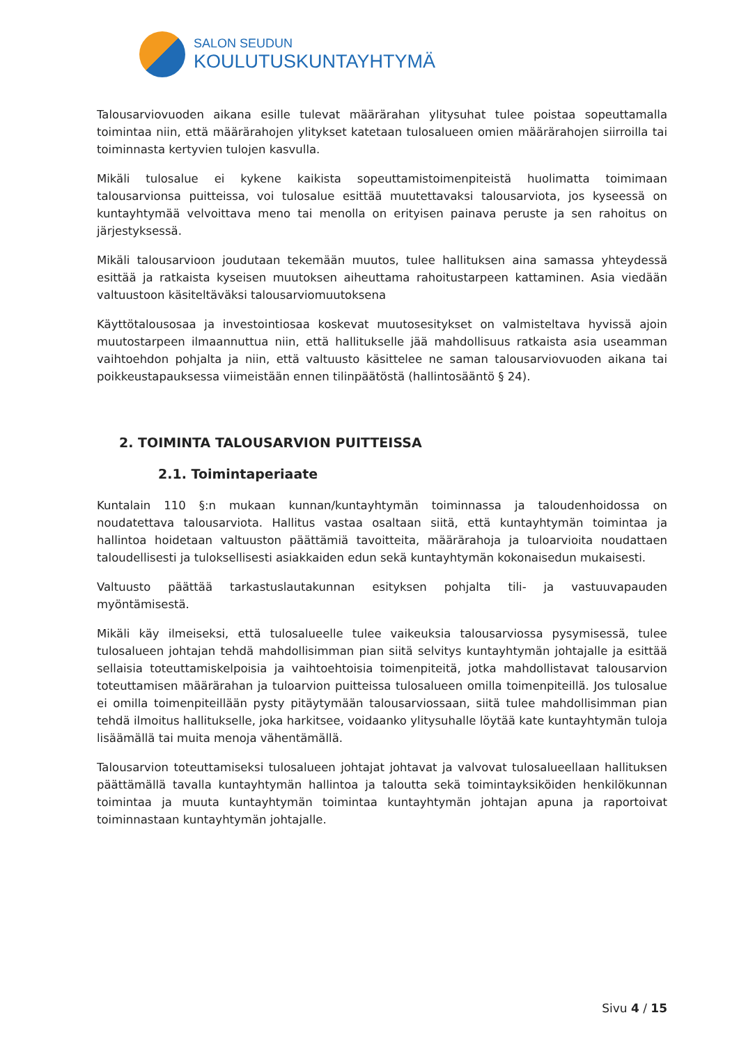SALON SEUDUN
KOULUTUSKUNTAYHTYMÄ
Talousarviovuoden aikana esille tulevat määrärahan ylitysuhat tulee poistaa sopeuttamalla toimintaa niin, että määrärahojen ylitykset katetaan tulosalueen omien määrärahojen siirroilla tai toiminnasta kertyvien tulojen kasvulla.
Mikäli tulosalue ei kykene kaikista sopeuttamistoimenpiteistä huolimatta toimimaan talousarvionsa puitteissa, voi tulosalue esittää muutettavaksi talousarviota, jos kyseessä on kuntayhtymää velvoittava meno tai menolla on erityisen painava peruste ja sen rahoitus on järjestyksessä.
Mikäli talousarvioon joudutaan tekemään muutos, tulee hallituksen aina samassa yhteydessä esittää ja ratkaista kyseisen muutoksen aiheuttama rahoitustarpeen kattaminen. Asia viedään valtuustoon käsiteltäväksi talousarviomuutoksena
Käyttötalousosaa ja investointiosaa koskevat muutosesitykset on valmisteltava hyvissä ajoin muutostarpeen ilmaannuttua niin, että hallitukselle jää mahdollisuus ratkaista asia useamman vaihtoehdon pohjalta ja niin, että valtuusto käsittelee ne saman talousarviovuoden aikana tai poikkeustapauksessa viimeistään ennen tilinpäätöstä (hallintosääntö § 24).
2. TOIMINTA TALOUSARVION PUITTEISSA
2.1. Toimintaperiaate
Kuntalain 110 §:n mukaan kunnan/kuntayhtymän toiminnassa ja taloudenhoidossa on noudatettava talousarviota. Hallitus vastaa osaltaan siitä, että kuntayhtymän toimintaa ja hallintoa hoidetaan valtuuston päättämiä tavoitteita, määrärahoja ja tuloarvioita noudattaen taloudellisesti ja tuloksellisesti asiakkaiden edun sekä kuntayhtymän kokonaisedun mukaisesti.
Valtuusto päättää tarkastuslautakunnan esityksen pohjalta tili- ja vastuuvapauden myöntämisestä.
Mikäli käy ilmeiseksi, että tulosalueelle tulee vaikeuksia talousarviossa pysymisessä, tulee tulosalueen johtajan tehdä mahdollisimman pian siitä selvitys kuntayhtymän johtajalle ja esittää sellaisia toteuttamiskelpoisia ja vaihtoehtoisia toimenpiteitä, jotka mahdollistavat talousarvion toteuttamisen määrärahan ja tuloarvion puitteissa tulosalueen omilla toimenpiteillä. Jos tulosalue ei omilla toimenpiteillään pysty pitäytymään talousarviossaan, siitä tulee mahdollisimman pian tehdä ilmoitus hallitukselle, joka harkitsee, voidaanko ylitysuhalle löytää kate kuntayhtymän tuloja lisäämällä tai muita menoja vähentämällä.
Talousarvion toteuttamiseksi tulosalueen johtajat johtavat ja valvovat tulosalueellaan hallituksen päättämällä tavalla kuntayhtymän hallintoa ja taloutta sekä toimintayksiköiden henkilökunnan toimintaa ja muuta kuntayhtymän toimintaa kuntayhtymän johtajan apuna ja raportoivat toiminnastaan kuntayhtymän johtajalle.
Sivu 4 / 15